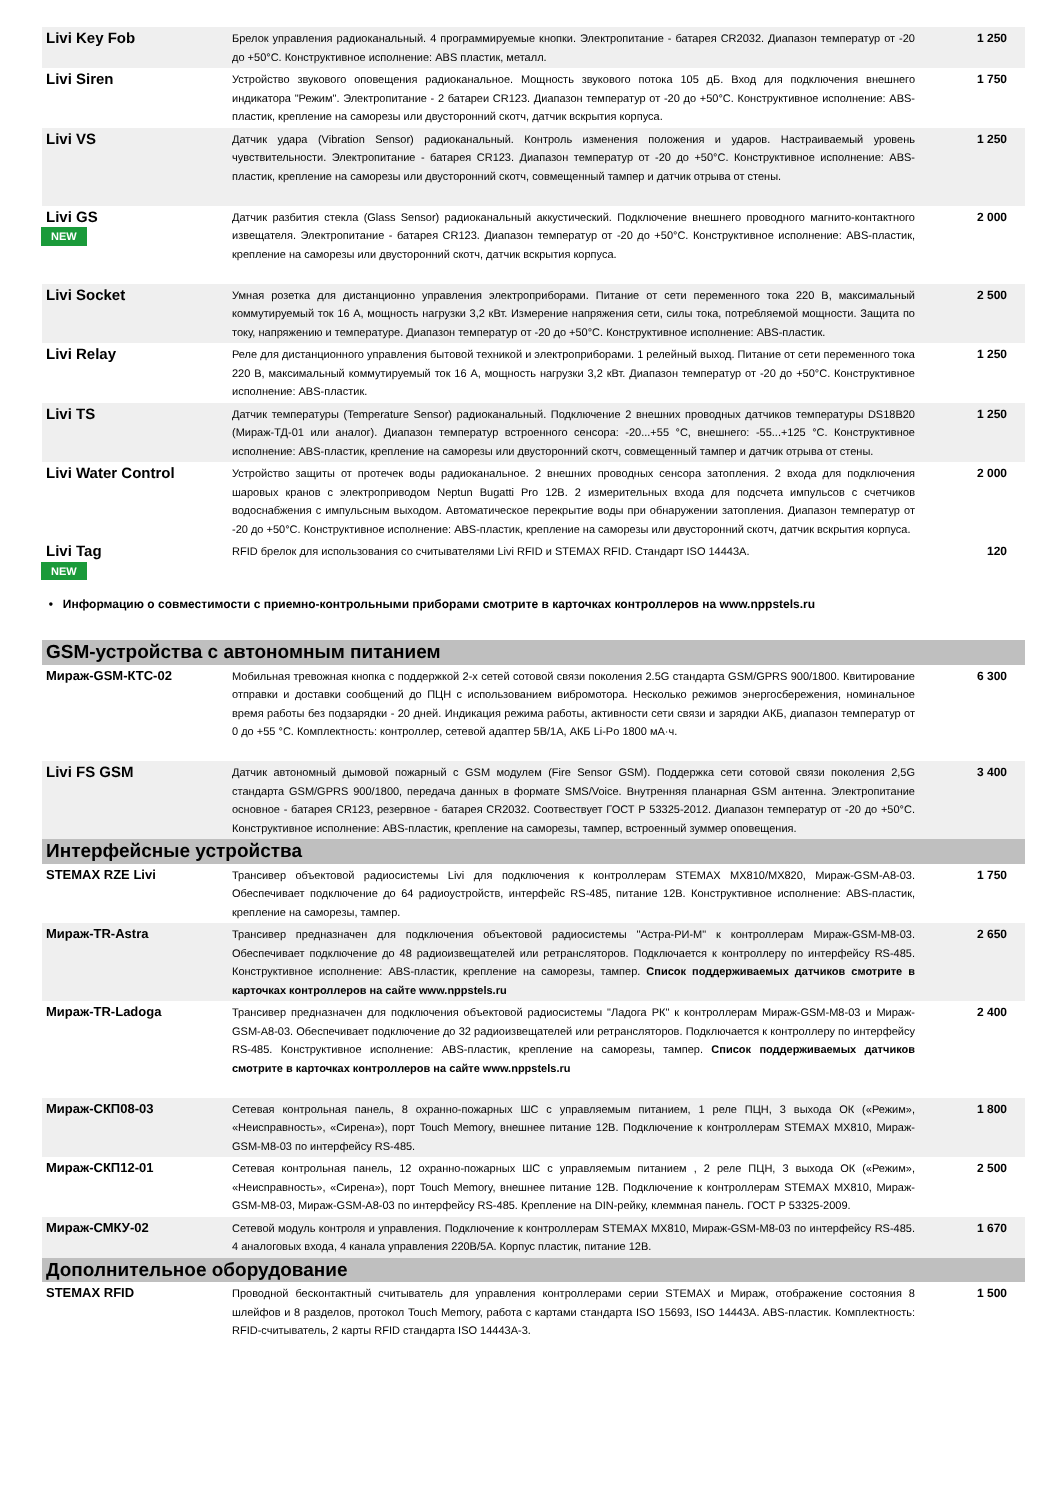| Livi Key Fob | Брелок управления радиоканальный. 4 программируемые кнопки. Электропитание - батарея CR2032. Диапазон температур от -20 до +50°C. Конструктивное исполнение: ABS пластик, металл. | 1 250 |
| Livi Siren | Устройство звукового оповещения радиоканальное. Мощность звукового потока 105 дБ. Вход для подключения внешнего индикатора "Режим". Электропитание - 2 батареи CR123. Диапазон температур от -20 до +50°C. Конструктивное исполнение: ABS-пластик, крепление на саморезы или двусторонний скотч, датчик вскрытия корпуса. | 1 750 |
| Livi VS | Датчик удара (Vibration Sensor) радиоканальный. Контроль изменения положения и ударов. Настраиваемый уровень чувствительности. Электропитание - батарея CR123. Диапазон температур от -20 до +50°C. Конструктивное исполнение: ABS-пластик, крепление на саморезы или двусторонний скотч, совмещенный тампер и датчик отрыва от стены. | 1 250 |
| Livi GS NEW | Датчик разбития стекла (Glass Sensor) радиоканальный аккустический. Подключение внешнего проводного магнито-контактного извещателя. Электропитание - батарея CR123. Диапазон температур от -20 до +50°C. Конструктивное исполнение: ABS-пластик, крепление на саморезы или двусторонний скотч, датчик вскрытия корпуса. | 2 000 |
| Livi Socket | Умная розетка для дистанционно управления электроприборами. Питание от сети переменного тока 220 В, максимальный коммутируемый ток 16 А, мощность нагрузки 3,2 кВт. Измерение напряжения сети, силы тока, потребляемой мощности. Защита по току, напряжению и температуре. Диапазон температур от -20 до +50°C. Конструктивное исполнение: ABS-пластик. | 2 500 |
| Livi Relay | Реле для дистанционного управления бытовой техникой и электроприборами. 1 релейный выход. Питание от сети переменного тока 220 В, максимальный коммутируемый ток 16 А, мощность нагрузки 3,2 кВт. Диапазон температур от -20 до +50°C. Конструктивное исполнение: ABS-пластик. | 1 250 |
| Livi TS | Датчик температуры (Temperature Sensor) радиоканальный. Подключение 2 внешних проводных датчиков температуры DS18B20 (Мираж-ТД-01 или аналог). Диапазон температур встроенного сенсора: -20...+55 °C, внешнего: -55...+125 °C. Конструктивное исполнение: ABS-пластик, крепление на саморезы или двусторонний скотч, совмещенный тампер и датчик отрыва от стены. | 1 250 |
| Livi Water Control | Устройство защиты от протечек воды радиоканальное. 2 внешних проводных сенсора затопления. 2 входа для подключения шаровых кранов с электроприводом Neptun Bugatti Pro 12В. 2 измерительных входа для подсчета импульсов с счетчиков водоснабжения с импульсным выходом. Автоматическое перекрытие воды при обнаружении затопления. Диапазон температур от -20 до +50°C. Конструктивное исполнение: ABS-пластик, крепление на саморезы или двусторонний скотч, датчик вскрытия корпуса. | 2 000 |
| Livi Tag NEW | RFID брелок для использования со считывателями Livi RFID и STEMAX RFID. Стандарт ISO 14443A. | 120 |
• Информацию о совместимости с приемно-контрольными приборами смотрите в карточках контроллеров на www.nppstels.ru
| GSM-устройства с автономным питанием | | |
| Мираж-GSM-КТС-02 | Мобильная тревожная кнопка с поддержкой 2-х сетей сотовой связи поколения 2.5G стандарта GSM/GPRS 900/1800. Квитирование отправки и доставки сообщений до ПЦН с использованием вибромотора. Несколько режимов энергосбережения, номинальное время работы без подзарядки - 20 дней. Индикация режима работы, активности сети связи и зарядки АКБ, диапазон температур от 0 до +55 °C. Комплектность: контроллер, сетевой адаптер 5В/1А, АКБ Li-Po 1800 мА·ч. | 6 300 |
| Livi FS GSM | Датчик автономный дымовой пожарный с GSM модулем (Fire Sensor GSM). Поддержка сети сотовой связи поколения 2,5G стандарта GSM/GPRS 900/1800, передача данных в формате SMS/Voice. Внутренняя планарная GSM антенна. Электропитание основное - батарея CR123, резервное - батарея CR2032. Соотвествует ГОСТ Р 53325-2012. Диапазон температур от -20 до +50°C. Конструктивное исполнение: ABS-пластик, крепление на саморезы, тампер, встроенный зуммер оповещения. | 3 400 |
| Интерфейсные устройства | | |
| STEMAX RZE Livi | Трансивер объектовой радиосистемы Livi для подключения к контроллерам STEMAX MX810/MX820, Мираж-GSM-A8-03. Обеспечивает подключение до 64 радиоустройств, интерфейс RS-485, питание 12В. Конструктивное исполнение: ABS-пластик, крепление на саморезы, тампер. | 1 750 |
| Мираж-TR-Astra | Трансивер предназначен для подключения объектовой радиосистемы "Астра-РИ-М" к контроллерам Мираж-GSM-M8-03. Обеспечивает подключение до 48 радиоизвещателей или ретрансляторов. Подключается к контроллеру по интерфейсу RS-485. Конструктивное исполнение: ABS-пластик, крепление на саморезы, тампер. Список поддерживаемых датчиков смотрите в карточках контроллеров на сайте www.nppstels.ru | 2 650 |
| Мираж-TR-Ladoga | Трансивер предназначен для подключения объектовой радиосистемы "Ладога РК" к контроллерам Мираж-GSM-M8-03 и Мираж-GSM-A8-03. Обеспечивает подключение до 32 радиоизвещателей или ретрансляторов. Подключается к контроллеру по интерфейсу RS-485. Конструктивное исполнение: ABS-пластик, крепление на саморезы, тампер. Список поддерживаемых датчиков смотрите в карточках контроллеров на сайте www.nppstels.ru | 2 400 |
| Мираж-СКП08-03 | Сетевая контрольная панель, 8 охранно-пожарных ШС с управляемым питанием, 1 реле ПЦН, 3 выхода ОК («Режим», «Неисправность», «Сирена»), порт Touch Memory, внешнее питание 12В. Подключение к контроллерам STEMAX MX810, Мираж-GSM-M8-03 по интерфейсу RS-485. | 1 800 |
| Мираж-СКП12-01 | Сетевая контрольная панель, 12 охранно-пожарных ШС с управляемым питанием , 2 реле ПЦН, 3 выхода ОК («Режим», «Неисправность», «Сирена»), порт Touch Memory, внешнее питание 12В. Подключение к контроллерам STEMAX MX810, Мираж-GSM-M8-03, Мираж-GSM-A8-03 по интерфейсу RS-485. Крепление на DIN-рейку, клеммная панель. ГОСТ Р 53325-2009. | 2 500 |
| Мираж-СМКУ-02 | Сетевой модуль контроля и управления. Подключение к контроллерам STEMAX MX810, Мираж-GSM-M8-03 по интерфейсу RS-485. 4 аналоговых входа, 4 канала управления 220В/5А. Корпус пластик, питание 12В. | 1 670 |
| Дополнительное оборудование | | |
| STEMAX RFID | Проводной бесконтактный считыватель для управления контроллерами серии STEMAX и Мираж, отображение состояния 8 шлейфов и 8 разделов, протокол Touch Memory, работа с картами стандарта ISO 15693, ISO 14443A. ABS-пластик. Комплектность: RFID-считыватель, 2 карты RFID стандарта ISO 14443A-3. | 1 500 |